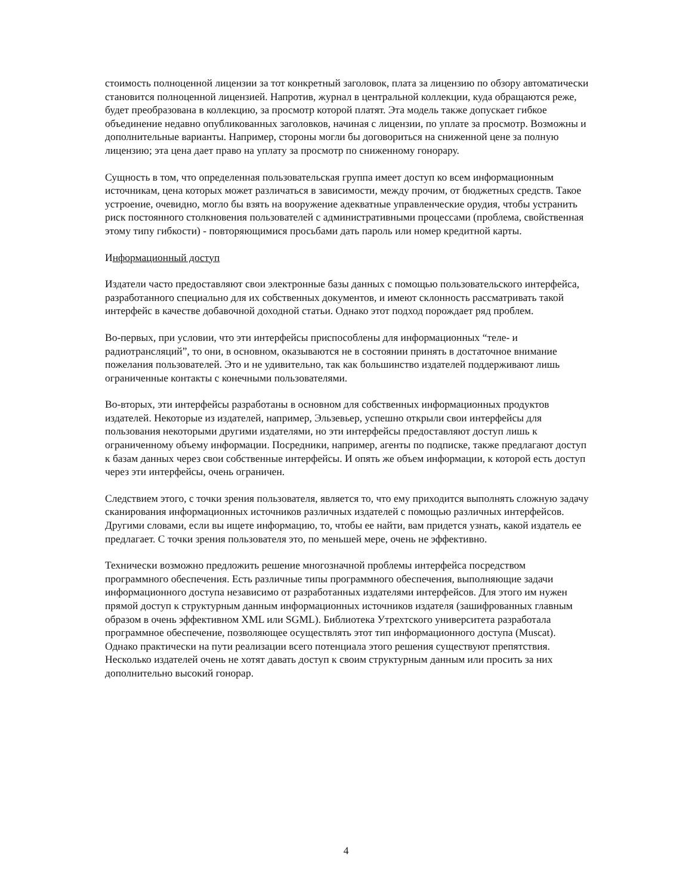стоимость полноценной лицензии за тот конкретный заголовок, плата за лицензию по обзору автоматически становится полноценной лицензией. Напротив, журнал в центральной коллекции, куда обращаются реже, будет преобразована в коллекцию, за просмотр которой платят. Эта модель также допускает гибкое объединение недавно опубликованных заголовков, начиная с лицензии, по уплате за просмотр. Возможны и дополнительные варианты. Например, стороны могли бы договориться на сниженной цене за полную лицензию; эта цена дает право на уплату за просмотр по сниженному гонорару.
Сущность в том, что определенная пользовательская группа имеет доступ ко всем информационным источникам, цена которых может различаться в зависимости, между прочим, от бюджетных средств. Такое устроение, очевидно, могло бы взять на вооружение адекватные управленческие орудия, чтобы устранить риск постоянного столкновения пользователей с административными процессами (проблема, свойственная этому типу гибкости) - повторяющимися просьбами дать пароль или номер кредитной карты.
Информационный доступ
Издатели часто предоставляют свои электронные базы данных с помощью пользовательского интерфейса, разработанного специально для их собственных документов, и имеют склонность рассматривать такой интерфейс в качестве добавочной доходной статьи. Однако этот подход порождает ряд проблем.
Во-первых, при условии, что эти интерфейсы приспособлены для информационных “теле- и радиотрансляций”, то они, в основном, оказываются не в состоянии принять в достаточное внимание пожелания пользователей. Это и не удивительно, так как большинство издателей поддерживают лишь ограниченные контакты с конечными пользователями.
Во-вторых, эти интерфейсы разработаны в основном для собственных информационных продуктов издателей. Некоторые из издателей, например, Эльзевьер, успешно открыли свои интерфейсы для пользования некоторыми другими издателями, но эти интерфейсы предоставляют доступ лишь к ограниченному объему информации. Посредники, например, агенты по подписке, также предлагают доступ к базам данных через свои собственные интерфейсы. И опять же объем информации, к которой есть доступ через эти интерфейсы, очень ограничен.
Следствием этого, с точки зрения пользователя, является то, что ему приходится выполнять сложную задачу сканирования информационных источников различных издателей с помощью различных интерфейсов. Другими словами, если вы ищете информацию, то, чтобы ее найти, вам придется узнать, какой издатель ее предлагает. С точки зрения пользователя это, по меньшей мере, очень не эффективно.
Технически возможно предложить решение многозначной проблемы интерфейса посредством программного обеспечения. Есть различные типы программного обеспечения, выполняющие задачи информационного доступа независимо от разработанных издателями интерфейсов. Для этого им нужен прямой доступ к структурным данным информационных источников издателя (зашифрованных главным образом в очень эффективном XML или SGML). Библиотека Утрехтского университета разработала программное обеспечение, позволяющее осуществлять этот тип информационного доступа (Muscat). Однако практически на пути реализации всего потенциала этого решения существуют препятствия. Несколько издателей очень не хотят давать доступ к своим структурным данным или просить за них дополнительно высокий гонорар.
4